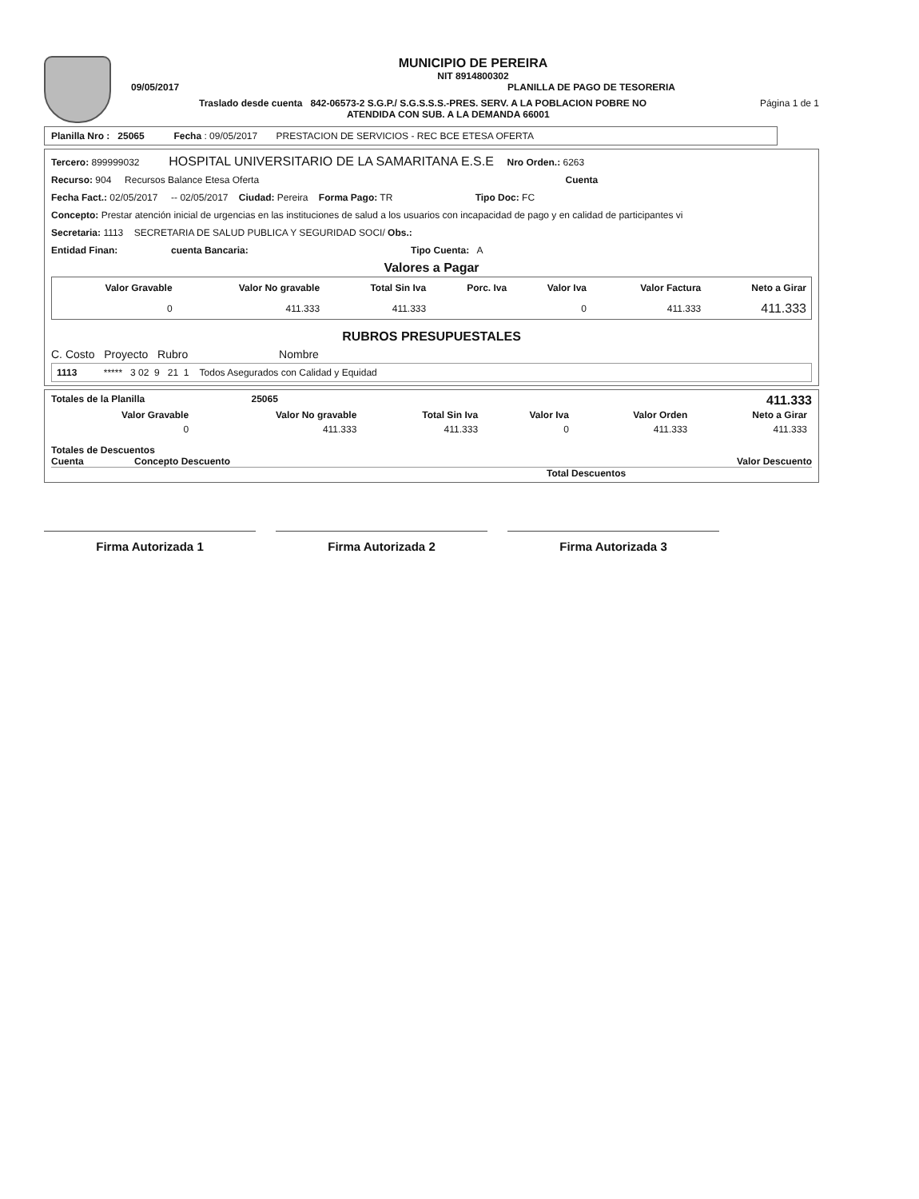MUNICIPIO DE PEREIRA
NIT 8914800302
09/05/2017 PLANILLA DE PAGO DE TESORERIA
Traslado desde cuenta 842-06573-2 S.G.P./ S.G.S.S.S.-PRES. SERV. A LA POBLACION POBRE NO
ATENDIDA CON SUB. A LA DEMANDA 66001 Página 1 de 1
Planilla Nro : 25065 Fecha : 09/05/2017 PRESTACION DE SERVICIOS - REC BCE ETESA OFERTA
Tercero: 899999032 HOSPITAL UNIVERSITARIO DE LA SAMARITANA E.S.E Nro Orden.: 6263
Recurso: 904 Recursos Balance Etesa Oferta Cuenta
Fecha Fact.: 02/05/2017 -- 02/05/2017 Ciudad: Pereira Forma Pago: TR Tipo Doc: FC
Concepto: Prestar atención inicial de urgencias en las instituciones de salud a los usuarios con incapacidad de pago y en calidad de participantes vi
Secretaria: 1113 SECRETARIA DE SALUD PUBLICA Y SEGURIDAD SOCI/ Obs.:
Entidad Finan: cuenta Bancaria: Tipo Cuenta: A
Valores a Pagar
| Valor Gravable | Valor No gravable | Total Sin Iva | Porc. Iva | Valor Iva | Valor Factura | Neto a Girar |
| --- | --- | --- | --- | --- | --- | --- |
| 0 | 411.333 | 411.333 | | 0 | 411.333 | 411.333 |
RUBROS PRESUPUESTALES
C. Costo Proyecto Rubro Nombre
1113 ***** 3 02 9 21 1 Todos Asegurados con Calidad y Equidad
Totales de la Planilla 25065 411.333
| Valor Gravable | Valor No gravable | Total Sin Iva | Valor Iva | Valor Orden | Neto a Girar |
| --- | --- | --- | --- | --- | --- |
| 0 | 411.333 | 411.333 | 0 | 411.333 | 411.333 |
Totales de Descuentos
Cuenta Concepto Descuento Valor Descuento
Total Descuentos
Firma Autorizada 1 Firma Autorizada 2 Firma Autorizada 3